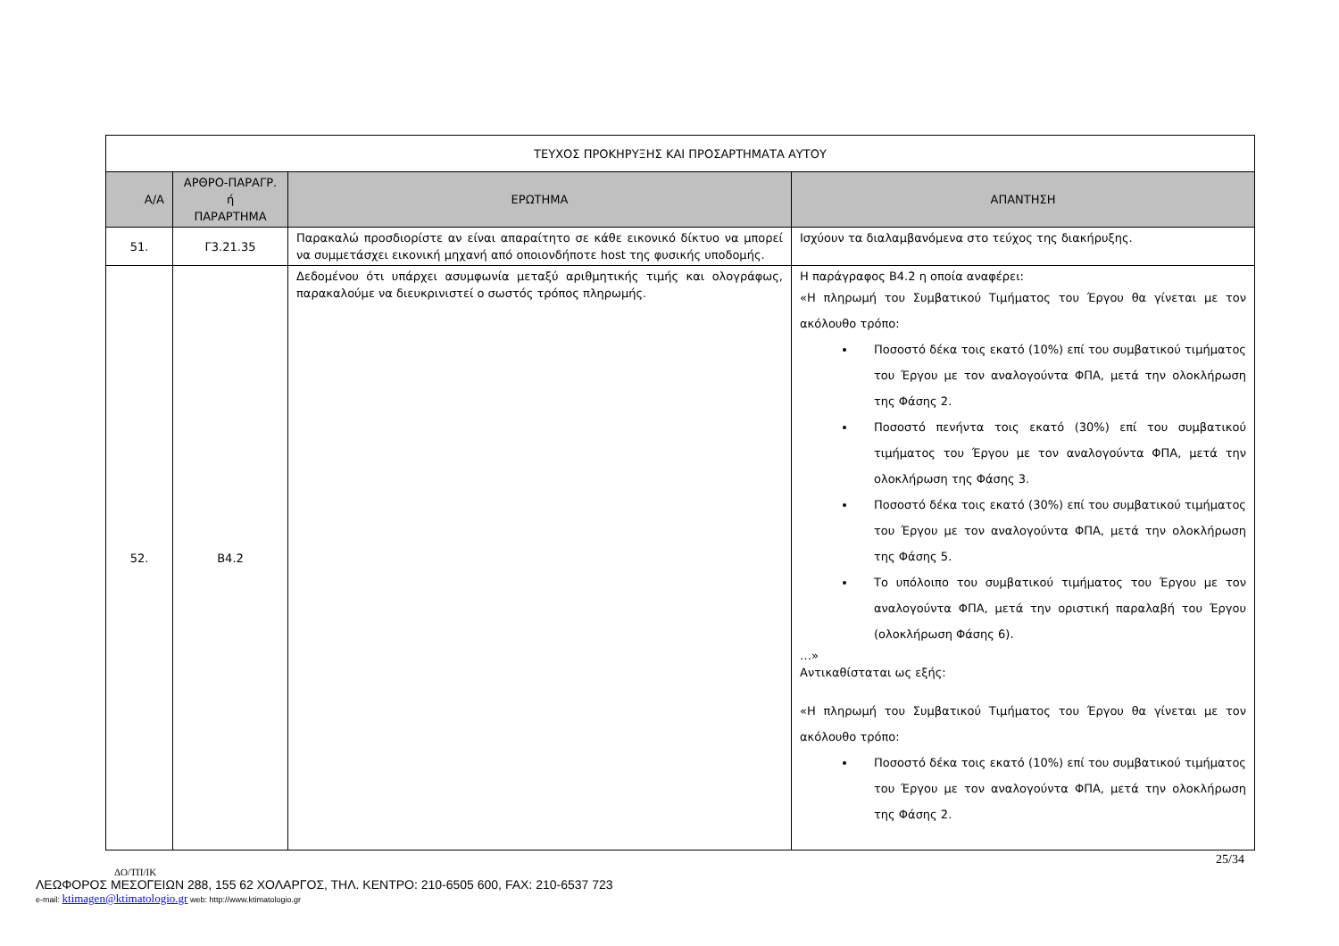| ΤΕΥΧΟΣ ΠΡΟΚΗΡΥΞΗΣ ΚΑΙ ΠΡΟΣΑΡΤΗΜΑΤΑ ΑΥΤΟΥ | | | |
| Α/Α | ΑΡΘΡΟ-ΠΑΡΑΓΡ. ή ΠΑΡΑΡΤΗΜΑ | ΕΡΩΤΗΜΑ | ΑΠΑΝΤΗΣΗ |
| 51. | Γ3.21.35 | Παρακαλώ προσδιορίστε αν είναι απαραίτητο σε κάθε εικονικό δίκτυο να μπορεί να συμμετάσχει εικονική μηχανή από οποιονδήποτε host της φυσικής υποδομής. | Ισχύουν τα διαλαμβανόμενα στο τεύχος της διακήρυξης. |
| 52. | Β4.2 | Δεδομένου ότι υπάρχει ασυμφωνία μεταξύ αριθμητικής τιμής και ολογράφως, παρακαλούμε να διευκρινιστεί ο σωστός τρόπος πληρωμής. | Η παράγραφος Β4.2 η οποία αναφέρει: «Η πληρωμή του Συμβατικού Τιμήματος του Έργου θα γίνεται με τον ακόλουθο τρόπο: Ποσοστό δέκα τοις εκατό (10%) επί του συμβατικού τιμήματος του Έργου με τον αναλογούντα ΦΠΑ, μετά την ολοκλήρωση της Φάσης 2. Ποσοστό πενήντα τοις εκατό (30%) επί του συμβατικού τιμήματος του Έργου με τον αναλογούντα ΦΠΑ, μετά την ολοκλήρωση της Φάσης 3. Ποσοστό δέκα τοις εκατό (30%) επί του συμβατικού τιμήματος του Έργου με τον αναλογούντα ΦΠΑ, μετά την ολοκλήρωση της Φάσης 5. Το υπόλοιπο του συμβατικού τιμήματος του Έργου με τον αναλογούντα ΦΠΑ, μετά την οριστική παραλαβή του Έργου (ολοκλήρωση Φάσης 6). …» Αντικαθίσταται ως εξής: «Η πληρωμή του Συμβατικού Τιμήματος του Έργου θα γίνεται με τον ακόλουθο τρόπο: Ποσοστό δέκα τοις εκατό (10%) επί του συμβατικού τιμήματος του Έργου με τον αναλογούντα ΦΠΑ, μετά την ολοκλήρωση της Φάσης 2. |
25/34
ΔΟ/ΤΠ/ΙΚ
ΛΕΩΦΟΡΟΣ ΜΕΣΟΓΕΙΩΝ 288, 155 62 ΧΟΛΑΡΓΟΣ, ΤΗΛ. ΚΕΝΤΡΟ: 210-6505 600, FAX: 210-6537 723
e-mail: ktimagen@ktimatologio.gr web: http://www.ktimatologio.gr